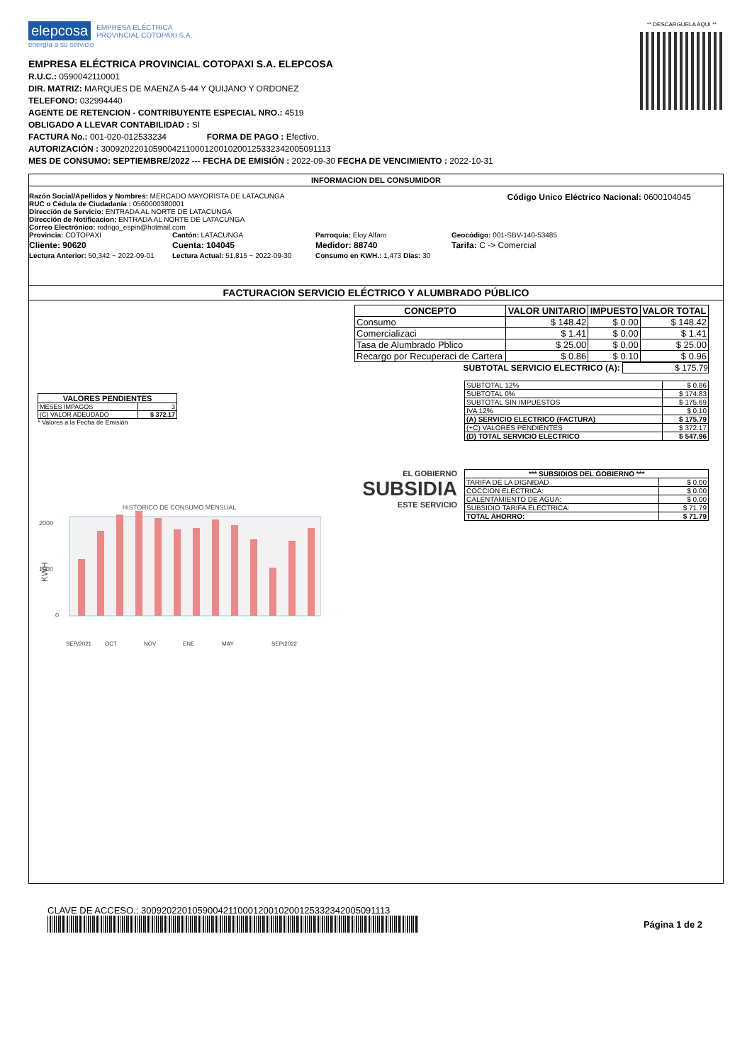elepcosa EMPRESA ELÉCTRICA
PROVINCIAL COTOPAXI S.A.
energía a su servicio
EMPRESA ELÉCTRICA PROVINCIAL COTOPAXI S.A. ELEPCOSA
R.U.C.: 0590042110001
DIR. MATRIZ: MARQUES DE MAENZA 5-44 Y QUIJANO Y ORDONEZ
TELEFONO: 032994440
AGENTE DE RETENCION - CONTRIBUYENTE ESPECIAL NRO.: 4519
OBLIGADO A LLEVAR CONTABILIDAD : SI
FACTURA No.: 001-020-012533234 FORMA DE PAGO : Efectivo.
AUTORIZACIÓN : 3009202201059004211000120010200125332342005091113
MES DE CONSUMO: SEPTIEMBRE/2022 --- FECHA DE EMISIÓN : 2022-09-30 FECHA DE VENCIMIENTO : 2022-10-31
** DESCARGUELA AQUI **
INFORMACION DEL CONSUMIDOR
Razón Social/Apellidos y Nombres: MERCADO MAYORISTA DE LATACUNGA
RUC o Cédula de Ciudadanía : 0560000380001
Dirección de Servicio: ENTRADA AL NORTE DE LATACUNGA
Dirección de Notificacion: ENTRADA AL NORTE DE LATACUNGA
Correo Electrónico: rodrigo_espin@hotmail.com
Código Unico Eléctrico Nacional: 0600104045
Provincia: COTOPAXI
Cantón: LATACUNGA
Parroquia: Eloy Alfaro
Geocódigo: 001-SBV-140-53485
Cliente: 90620
Cuenta: 104045
Medidor: 88740
Tarifa: C -> Comercial
Lectura Anterior: 50,342 ~ 2022-09-01
Lectura Actual: 51,815 ~ 2022-09-30
Consumo en KWH.: 1,473 Días: 30
FACTURACION SERVICIO ELÉCTRICO Y ALUMBRADO PÚBLICO
| VALORES PENDIENTES | |
| --- | --- |
| MESES IMPAGOS | 3 |
| (C) VALOR ADEUDADO | $ 372.17 |
* Valores a la Fecha de Emisión
HISTORICO DE CONSUMO MENSUAL
2000
1000
0
KWH
SEP/2021 OCT NOV ENE MAY SEP/2022
| CONCEPTO | VALOR UNITARIO | IMPUESTO | VALOR TOTAL |
| --- | --- | --- | --- |
| Consumo | $ 148.42 | $ 0.00 | $ 148.42 |
| Comercializaci | $ 1.41 | $ 0.00 | $ 1.41 |
| Tasa de Alumbrado Pblico | $ 25.00 | $ 0.00 | $ 25.00 |
| Recargo por Recuperaci de Cartera | $ 0.86 | $ 0.10 | $ 0.96 |
SUBTOTAL SERVICIO ELECTRICO (A): $ 175.79
| SUBTOTAL 12% | $ 0.86 |
| SUBTOTAL 0% | $ 174.83 |
| SUBTOTAL SIN IMPUESTOS | $ 175.69 |
| IVA 12% | $ 0.10 |
| (A) SERVICIO ELECTRICO (FACTURA) | $ 175.79 |
| (+C) VALORES PENDIENTES | $ 372.17 |
| (D) TOTAL SERVICIO ELECTRICO | $ 547.96 |
EL GOBIERNO
SUBSIDIA
ESTE SERVICIO
| *** SUBSIDIOS DEL GOBIERNO *** | |
| --- | --- |
| TARIFA DE LA DIGNIDAD | $ 0.00 |
| COCCION ELECTRICA: | $ 0.00 |
| CALENTAMIENTO DE AGUA: | $ 0.00 |
| SUBSIDIO TARIFA ELECTRICA: | $ 71.79 |
| TOTAL AHORRO: | $ 71.79 |
CLAVE DE ACCESO.: 3009202201059004211000120010200125332342005091113
Página 1 de 2